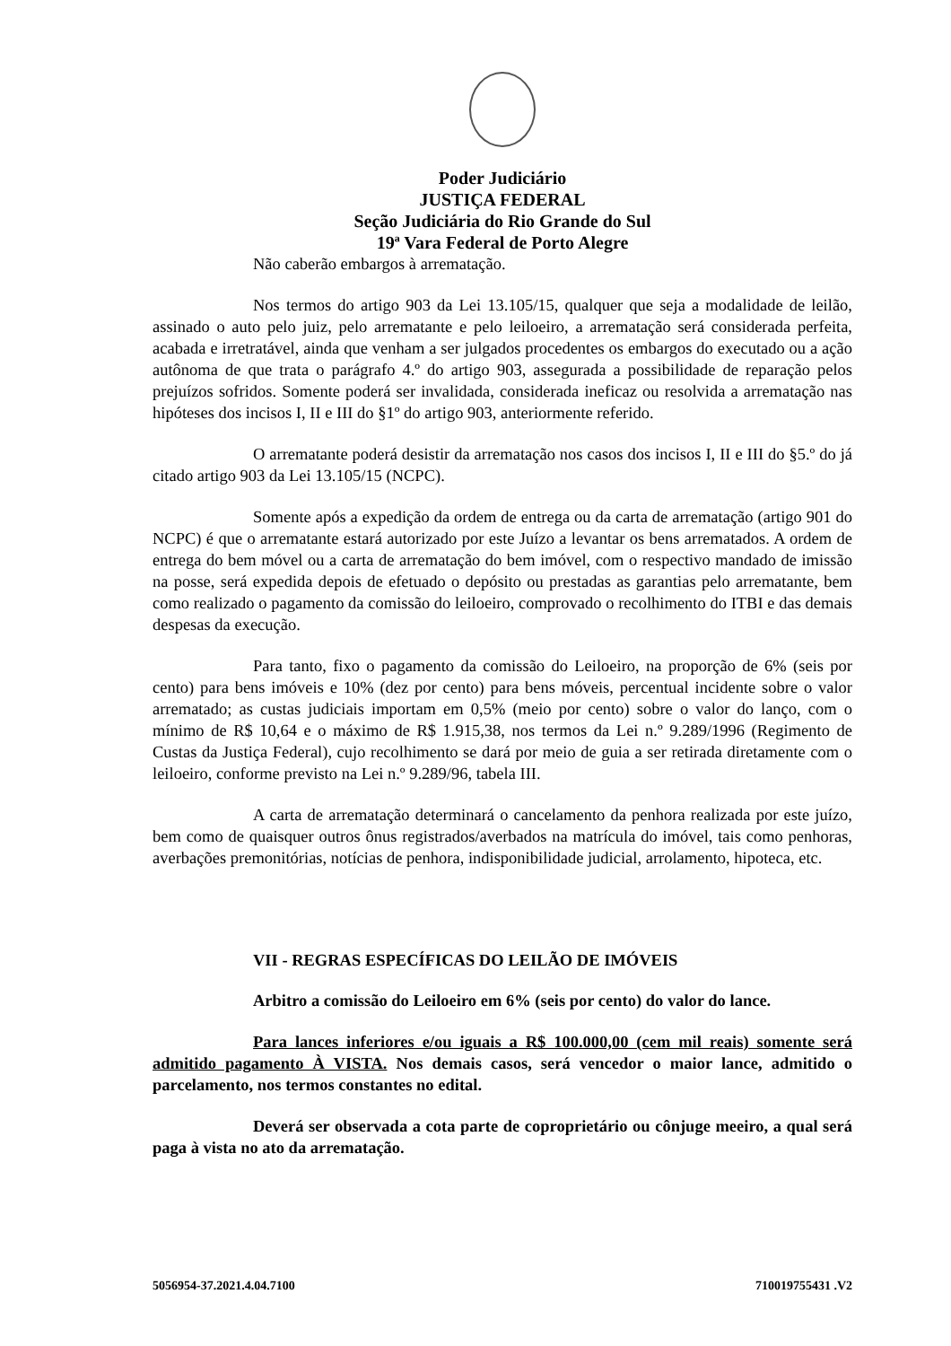Poder Judiciário
JUSTIÇA FEDERAL
Seção Judiciária do Rio Grande do Sul
19ª Vara Federal de Porto Alegre
Não caberão embargos à arrematação.
Nos termos do artigo 903 da Lei 13.105/15, qualquer que seja a modalidade de leilão, assinado o auto pelo juiz, pelo arrematante e pelo leiloeiro, a arrematação será considerada perfeita, acabada e irretratável, ainda que venham a ser julgados procedentes os embargos do executado ou a ação autônoma de que trata o parágrafo 4.º do artigo 903, assegurada a possibilidade de reparação pelos prejuízos sofridos. Somente poderá ser invalidada, considerada ineficaz ou resolvida a arrematação nas hipóteses dos incisos I, II e III do §1º do artigo 903, anteriormente referido.
O arrematante poderá desistir da arrematação nos casos dos incisos I, II e III do §5.º do já citado artigo 903 da Lei 13.105/15 (NCPC).
Somente após a expedição da ordem de entrega ou da carta de arrematação (artigo 901 do NCPC) é que o arrematante estará autorizado por este Juízo a levantar os bens arrematados. A ordem de entrega do bem móvel ou a carta de arrematação do bem imóvel, com o respectivo mandado de imissão na posse, será expedida depois de efetuado o depósito ou prestadas as garantias pelo arrematante, bem como realizado o pagamento da comissão do leiloeiro, comprovado o recolhimento do ITBI e das demais despesas da execução.
Para tanto, fixo o pagamento da comissão do Leiloeiro, na proporção de 6% (seis por cento) para bens imóveis e 10% (dez por cento) para bens móveis, percentual incidente sobre o valor arrematado; as custas judiciais importam em 0,5% (meio por cento) sobre o valor do lanço, com o mínimo de R$ 10,64 e o máximo de R$ 1.915,38, nos termos da Lei n.º 9.289/1996 (Regimento de Custas da Justiça Federal), cujo recolhimento se dará por meio de guia a ser retirada diretamente com o leiloeiro, conforme previsto na Lei n.º 9.289/96, tabela III.
A carta de arrematação determinará o cancelamento da penhora realizada por este juízo, bem como de quaisquer outros ônus registrados/averbados na matrícula do imóvel, tais como penhoras, averbações premonitórias, notícias de penhora, indisponibilidade judicial, arrolamento, hipoteca, etc.
VII - REGRAS ESPECÍFICAS DO LEILÃO DE IMÓVEIS
Arbitro a comissão do Leiloeiro em 6% (seis por cento) do valor do lance.
Para lances inferiores e/ou iguais a R$ 100.000,00 (cem mil reais) somente será admitido pagamento À VISTA. Nos demais casos, será vencedor o maior lance, admitido o parcelamento, nos termos constantes no edital.
Deverá ser observada a cota parte de coproprietário ou cônjuge meeiro, a qual será paga à vista no ato da arrematação.
5056954-37.2021.4.04.7100 710019755431 .V2